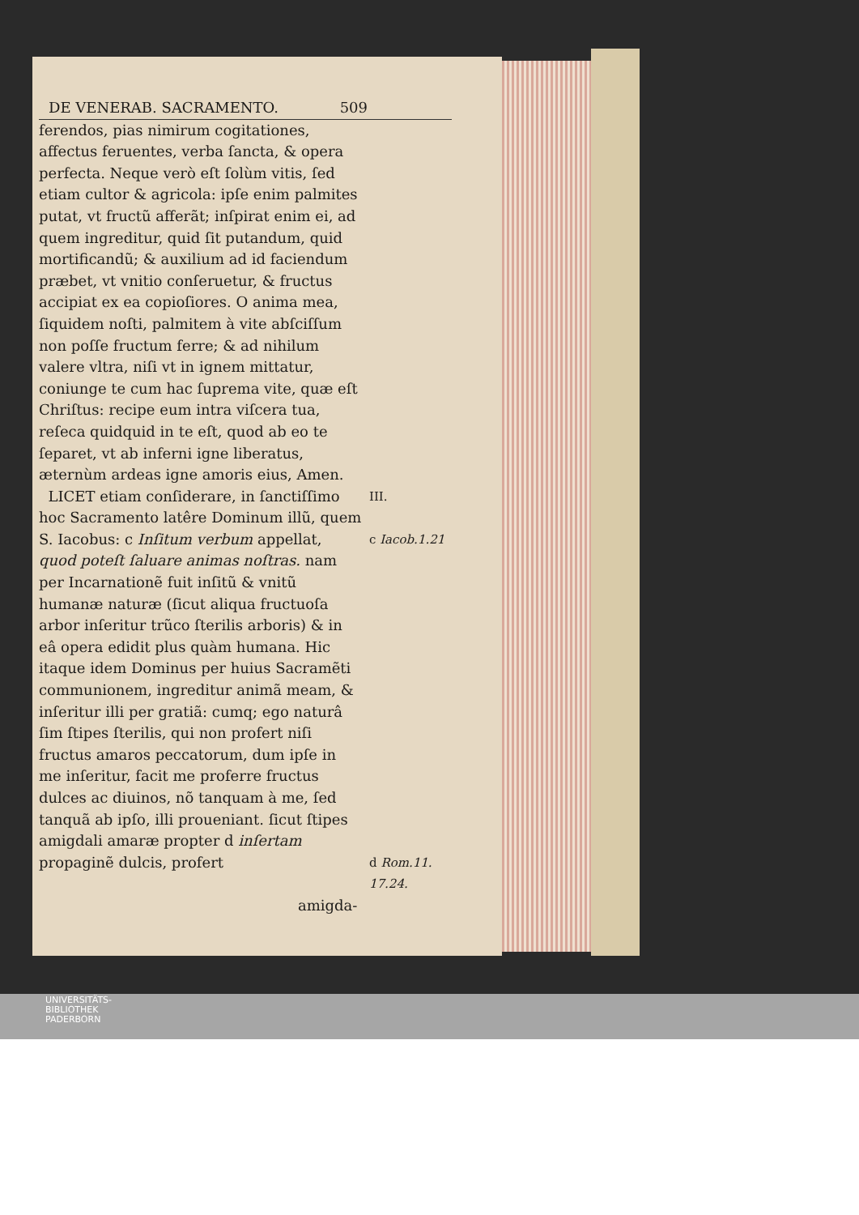DE VENERAB. SACRAMENTO. 509
ferendos, pias nimirum cogitationes, affectus feruentes, verba ſancta, & opera perfecta. Neque verò eſt ſolùm vitis, ſed etiam cultor & agricola: ipſe enim palmites putat, vt fructũ afferãt; inſpirat enim ei, ad quem ingreditur, quid ſit putandum, quid mortificandũ; & auxilium ad id faciendum præbet, vt vnitio conſeruetur, & fructus accipiat ex ea copioſiores. O anima mea, ſiquidem noſti, palmitem à vite abſciſſum non poſſe fructum ferre; & ad nihilum valere vltra, niſi vt in ignem mittatur, coniunge te cum hac ſuprema vite, quæ eſt Chriſtus: recipe eum intra viſcera tua, reſeca quidquid in te eſt, quod ab eo te ſeparet, vt ab inferni igne liberatus, æternùm ardeas igne amoris eius, Amen.
LICET etiam conſiderare, in ſanctiſſimo hoc Sacramento latêre Dominum illũ, quem S. Iacobus: c Inſitum verbum appellat, quod poteſt ſaluare animas noſtras. nam per Incarnationẽ fuit inſitũ & vnitũ humanæ naturæ (ſicut aliqua fructuoſa arbor inſeritur trũco ſterilis arboris) & in eâ opera edidit plus quàm humana. Hic itaque idem Dominus per huius Sacramẽti communionem, ingreditur animã meam, & inſeritur illi per gratiã: cumq; ego naturâ ſim ſtipes ſterilis, qui non profert niſi fructus amaros peccatorum, dum ipſe in me inſeritur, facit me proferre fructus dulces ac diuinos, nõ tanquam à me, ſed tanquã ab ipſo, illi proueniant. ſicut ſtipes amigdali amaræ propter d inſertam propaginẽ dulcis, profert
III.
c Iacob.1.21
d Rom.11.
17.24.
amigda-
UNIVERSITÄTS-
BIBLIOTHEK
PADERBORN